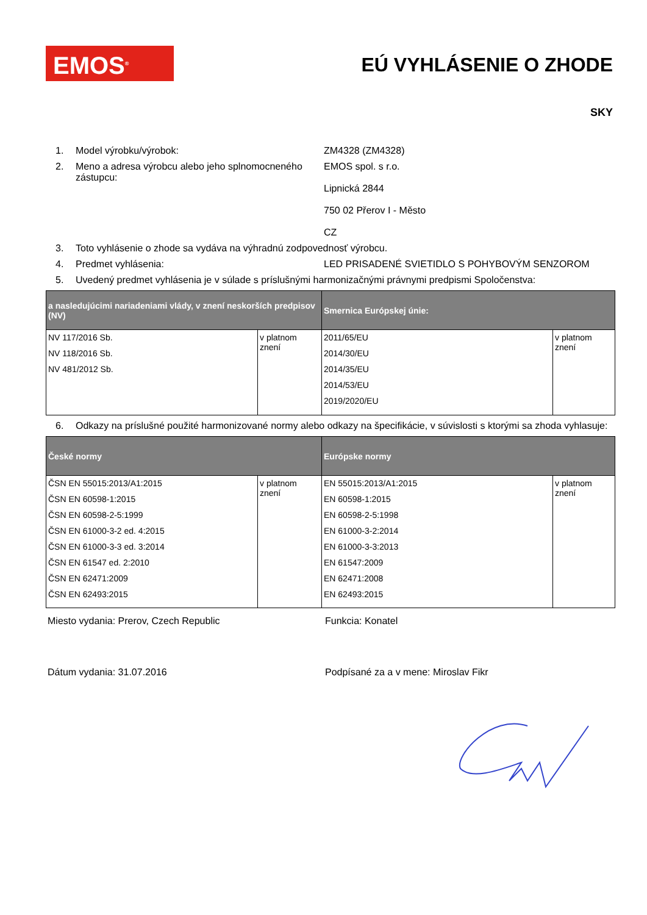EMOS<sup>®</sup> EÚ VYHLÁSENIE O ZHODE
SKY
1. Model výrobku/výrobok: ZM4328 (ZM4328)
2. Meno a adresa výrobcu alebo jeho splnomocneného zástupcu: EMOS spol. s r.o.
Lipnická 2844
750 02 Přerov I - Město
CZ
3. Toto vyhlásenie o zhode sa vydáva na výhradnú zodpovednosť výrobcu.
4. Predmet vyhlásenia: LED PRISADENÉ SVIETIDLO S POHYBOVÝM SENZOROM
5. Uvedený predmet vyhlásenia je v súlade s príslušnými harmonizačnými právnymi predpismi Spoločenstva:
| a nasledujúcimi nariadeniami vlády, v znení neskorších predpisov (NV) | | Smernica Európskej únie: | |
| --- | --- | --- | --- |
| NV 117/2016 Sb. NV 118/2016 Sb. NV 481/2012 Sb. | v platnom znení | 2011/65/EU 2014/30/EU 2014/35/EU 2014/53/EU 2019/2020/EU | v platnom znení |
6. Odkazy na príslušné použité harmonizované normy alebo odkazy na špecifikácie, v súvislosti s ktorými sa zhoda vyhlasuje:
| České normy | | Európske normy | |
| --- | --- | --- | --- |
| ČSN EN 55015:2013/A1:2015 ČSN EN 60598-1:2015 ČSN EN 60598-2-5:1999 ČSN EN 61000-3-2 ed. 4:2015 ČSN EN 61000-3-3 ed. 3:2014 ČSN EN 61547 ed. 2:2010 ČSN EN 62471:2009 ČSN EN 62493:2015 | v platnom znení | EN 55015:2013/A1:2015 EN 60598-1:2015 EN 60598-2-5:1998 EN 61000-3-2:2014 EN 61000-3-3:2013 EN 61547:2009 EN 62471:2008 EN 62493:2015 | v platnom znení |
Miesto vydania: Prerov, Czech Republic Funkcia: Konatel
Dátum vydania: 31.07.2016 Podpísané za a v mene: Miroslav Fikr